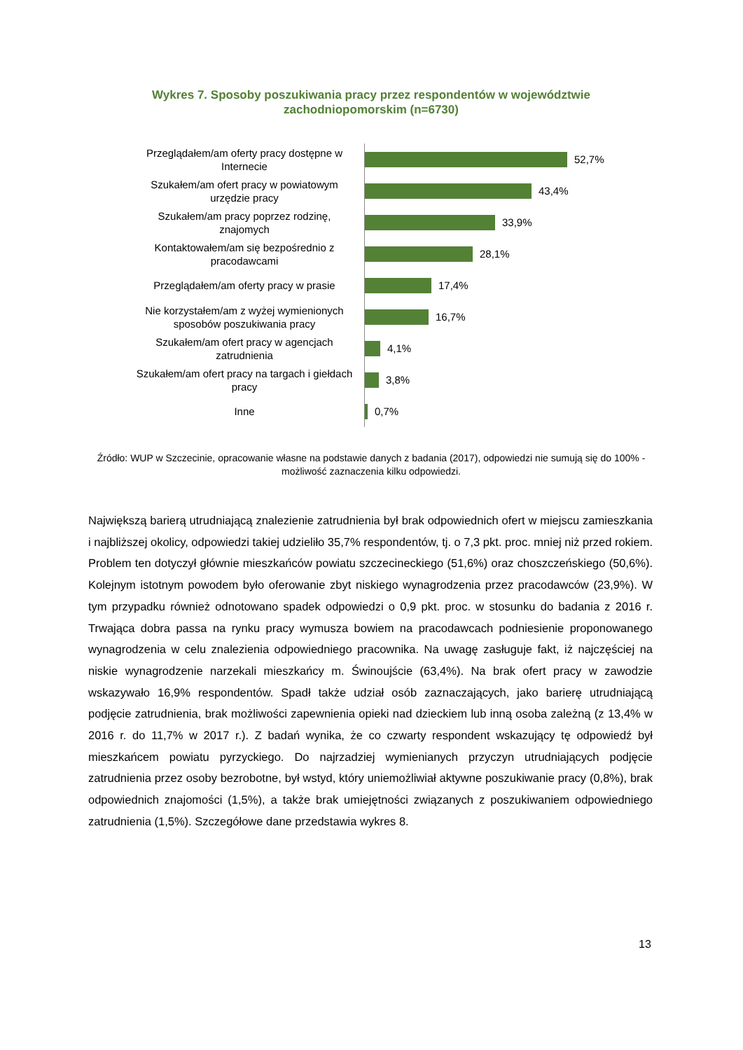Wykres 7. Sposoby poszukiwania pracy przez respondentów w województwie zachodniopomorskim (n=6730)
Przeglądałem/am oferty pracy dostępne w Internecie
52,7%
Szukałem/am ofert pracy w powiatowym urzędzie pracy
43,4%
Szukałem/am pracy poprzez rodzinę, znajomych
33,9%
Kontaktowałem/am się bezpośrednio z pracodawcami
28,1%
Przeglądałem/am oferty pracy w prasie
17,4%
Nie korzystałem/am z wyżej wymienionych sposobów poszukiwania pracy
16,7%
Szukałem/am ofert pracy w agencjach zatrudnienia
4,1%
Szukałem/am ofert pracy na targach i giełdach pracy
3,8%
Inne
0,7%
Źródło: WUP w Szczecinie, opracowanie własne na podstawie danych z badania (2017), odpowiedzi nie sumują się do 100% - możliwość zaznaczenia kilku odpowiedzi.
Największą barierą utrudniającą znalezienie zatrudnienia był brak odpowiednich ofert w miejscu zamieszkania i najbliższej okolicy, odpowiedzi takiej udzieliło 35,7% respondentów, tj. o 7,3 pkt. proc. mniej niż przed rokiem. Problem ten dotyczył głównie mieszkańców powiatu szczecineckiego (51,6%) oraz choszczeńskiego (50,6%). Kolejnym istotnym powodem było oferowanie zbyt niskiego wynagrodzenia przez pracodawców (23,9%). W tym przypadku również odnotowano spadek odpowiedzi o 0,9 pkt. proc. w stosunku do badania z 2016 r. Trwająca dobra passa na rynku pracy wymusza bowiem na pracodawcach podniesienie proponowanego wynagrodzenia w celu znalezienia odpowiedniego pracownika. Na uwagę zasługuje fakt, iż najczęściej na niskie wynagrodzenie narzekali mieszkańcy m. Świnoujście (63,4%). Na brak ofert pracy w zawodzie wskazywało 16,9% respondentów. Spadł także udział osób zaznaczających, jako barierę utrudniającą podjęcie zatrudnienia, brak możliwości zapewnienia opieki nad dzieckiem lub inną osoba zależną (z 13,4% w 2016 r. do 11,7% w 2017 r.). Z badań wynika, że co czwarty respondent wskazujący tę odpowiedź był mieszkańcem powiatu pyrzyckiego. Do najrzadziej wymienianych przyczyn utrudniających podjęcie zatrudnienia przez osoby bezrobotne, był wstyd, który uniemożliwiał aktywne poszukiwanie pracy (0,8%), brak odpowiednich znajomości (1,5%), a także brak umiejętności związanych z poszukiwaniem odpowiedniego zatrudnienia (1,5%). Szczegółowe dane przedstawia wykres 8.
13